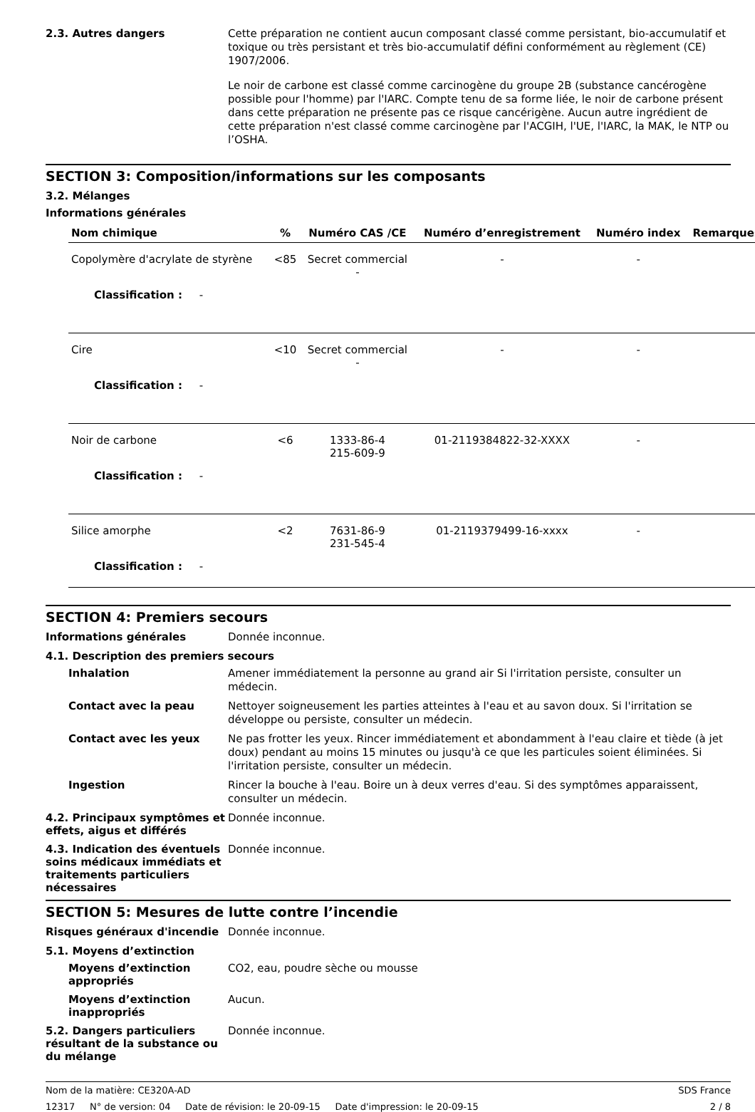2.3. Autres dangers
Cette préparation ne contient aucun composant classé comme persistant, bio-accumulatif et toxique ou très persistant et très bio-accumulatif défini conformément au règlement (CE) 1907/2006.
Le noir de carbone est classé comme carcinogène du groupe 2B (substance cancérogène possible pour l'homme) par l'IARC. Compte tenu de sa forme liée, le noir de carbone présent dans cette préparation ne présente pas ce risque cancérigène. Aucun autre ingrédient de cette préparation n'est classé comme carcinogène par l'ACGIH, l'UE, l'IARC, la MAK, le NTP ou l’OSHA.
SECTION 3: Composition/informations sur les composants
3.2. Mélanges
Informations générales
| Nom chimique | % | Numéro CAS /CE | Numéro d’enregistrement | Numéro index | Remarques |
| --- | --- | --- | --- | --- | --- |
| Copolymère d'acrylate de styrène | <85 | Secret commercial - | - | - | |
| Classification : - | | | | | |
| Cire | <10 | Secret commercial - | - | - | |
| Classification : - | | | | | |
| Noir de carbone | <6 | 1333-86-4 215-609-9 | 01-2119384822-32-XXXX | - | |
| Classification : - | | | | | |
| Silice amorphe | <2 | 7631-86-9 231-545-4 | 01-2119379499-16-xxxx | - | |
| Classification : - | | | | | |
SECTION 4: Premiers secours
Informations générales
Donnée inconnue.
4.1. Description des premiers secours
Inhalation
Amener immédiatement la personne au grand air Si l'irritation persiste, consulter un médecin.
Contact avec la peau
Nettoyer soigneusement les parties atteintes à l'eau et au savon doux. Si l'irritation se développe ou persiste, consulter un médecin.
Contact avec les yeux
Ne pas frotter les yeux. Rincer immédiatement et abondamment à l'eau claire et tiède (à jet doux) pendant au moins 15 minutes ou jusqu'à ce que les particules soient éliminées. Si l'irritation persiste, consulter un médecin.
Ingestion
Rincer la bouche à l'eau. Boire un à deux verres d'eau. Si des symptômes apparaissent, consulter un médecin.
4.2. Principaux symptômes et effets, aigus et différés
Donnée inconnue.
4.3. Indication des éventuels soins médicaux immédiats et traitements particuliers nécessaires
Donnée inconnue.
SECTION 5: Mesures de lutte contre l’incendie
Risques généraux d'incendie
Donnée inconnue.
5.1. Moyens d’extinction
Moyens d’extinction appropriés
CO2, eau, poudre sèche ou mousse
Moyens d’extinction inappropriés
Aucun.
5.2. Dangers particuliers résultant de la substance ou du mélange
Donnée inconnue.
Nom de la matière: CE320A-AD SDS France
12317 N° de version: 04 Date de révision: le 20-09-15 Date d'impression: le 20-09-15 2 / 8